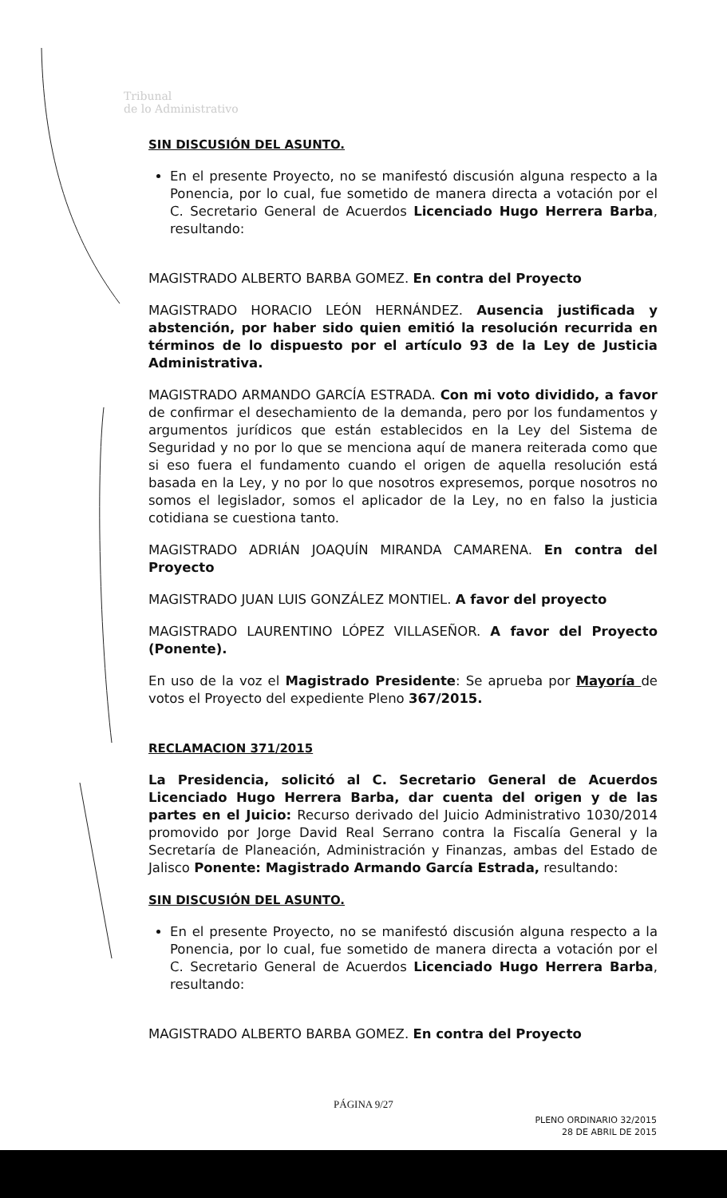Tribunal
de lo Administrativo
SIN DISCUSIÓN DEL ASUNTO.
En el presente Proyecto, no se manifestó discusión alguna respecto a la Ponencia, por lo cual, fue sometido de manera directa a votación por el C. Secretario General de Acuerdos Licenciado Hugo Herrera Barba, resultando:
MAGISTRADO ALBERTO BARBA GOMEZ. En contra del Proyecto
MAGISTRADO HORACIO LEÓN HERNÁNDEZ. Ausencia justificada y abstención, por haber sido quien emitió la resolución recurrida en términos de lo dispuesto por el artículo 93 de la Ley de Justicia Administrativa.
MAGISTRADO ARMANDO GARCÍA ESTRADA. Con mi voto dividido, a favor de confirmar el desechamiento de la demanda, pero por los fundamentos y argumentos jurídicos que están establecidos en la Ley del Sistema de Seguridad y no por lo que se menciona aquí de manera reiterada como que si eso fuera el fundamento cuando el origen de aquella resolución está basada en la Ley, y no por lo que nosotros expresemos, porque nosotros no somos el legislador, somos el aplicador de la Ley, no en falso la justicia cotidiana se cuestiona tanto.
MAGISTRADO ADRIÁN JOAQUÍN MIRANDA CAMARENA. En contra del Proyecto
MAGISTRADO JUAN LUIS GONZÁLEZ MONTIEL. A favor del proyecto
MAGISTRADO LAURENTINO LÓPEZ VILLASEÑOR. A favor del Proyecto (Ponente).
En uso de la voz el Magistrado Presidente: Se aprueba por Mayoría de votos el Proyecto del expediente Pleno 367/2015.
RECLAMACION 371/2015
La Presidencia, solicitó al C. Secretario General de Acuerdos Licenciado Hugo Herrera Barba, dar cuenta del origen y de las partes en el Juicio: Recurso derivado del Juicio Administrativo 1030/2014 promovido por Jorge David Real Serrano contra la Fiscalía General y la Secretaría de Planeación, Administración y Finanzas, ambas del Estado de Jalisco Ponente: Magistrado Armando García Estrada, resultando:
SIN DISCUSIÓN DEL ASUNTO.
En el presente Proyecto, no se manifestó discusión alguna respecto a la Ponencia, por lo cual, fue sometido de manera directa a votación por el C. Secretario General de Acuerdos Licenciado Hugo Herrera Barba, resultando:
MAGISTRADO ALBERTO BARBA GOMEZ. En contra del Proyecto
PÁGINA 9/27
PLENO ORDINARIO 32/2015
28 DE ABRIL DE 2015